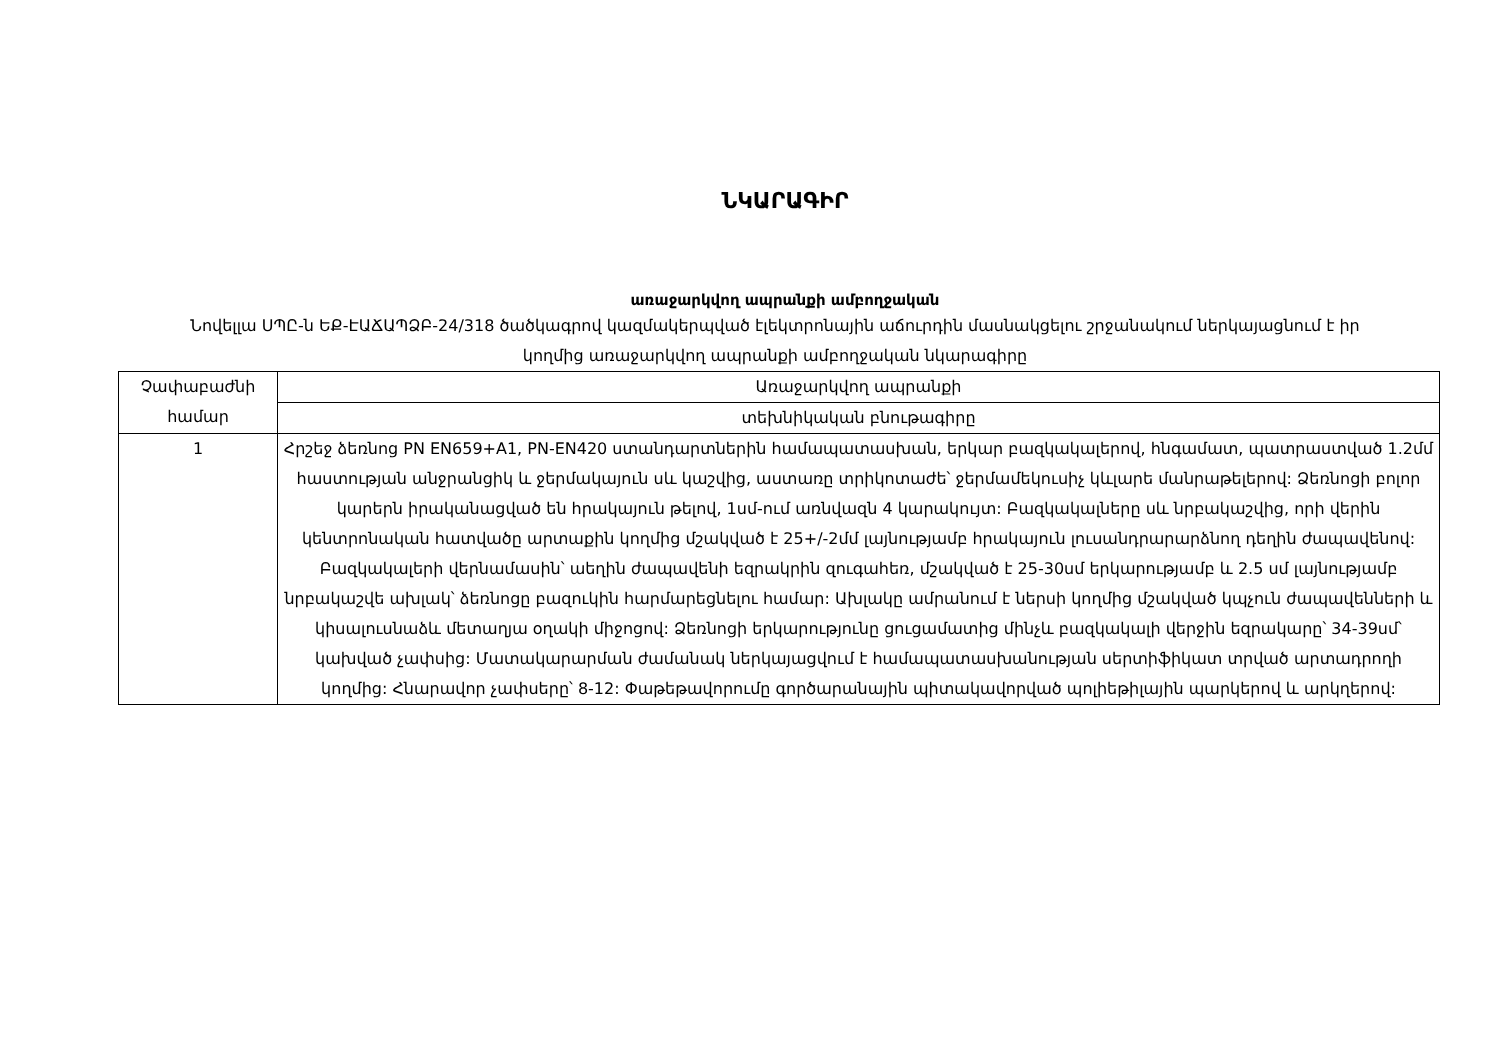ՆԿԱՐԱԳԻՐ
առաջարկվող ապրանքի ամբողջական
Նովելլա ՍՊԸ-ն ԵՔ-ԷԱՃԱՊՁԲ-24/318 ծածկագրով կազմակերպված էլեկտրոնային աճուրդին մասնակցելու շրջանակում ներկայացնում է իր կողմից առաջարկվող ապրանքի ամբողջական նկարագիրը
| Չափաբաժնի համար | Առաջարկվող ապրանքի |
| --- | --- |
| | տեխնիկական բնութագիրը |
| 1 | Հրշեջ ձեռնոց PN EN659+A1, PN-EN420 ստանդարտներին համապատասխան, երկար բազկակալերով, հնգամատ, պատրաստված 1.2մմ հաստության անջրանցիկ և ջերմակայուն սև կաշվից, աստառը տրիկոտաժե՝ ջերմամեկուսիչ կևլարե մանրաթելերով: Ձեռնոցի բոլոր կարերն իրականացված են հրակայուն թելով, 1սմ-ում առնվազն 4 կարակույտ: Բազկակալները սև նրբակաշվից, որի վերին կենտրոնական հատվածը արտաքին կողմից մշակված է 25+/-2մմ լայնությամբ հրակայուն լուսանդրարարձնող դեղին ժապավենով: Բազկակալերի վերնամասին՝ աեղին ժապավենի եզրակրին զուգահեռ, մշակված է 25-30սմ երկարությամբ և 2.5 սմ լայնությամբ նրբակաշվե ախլակ՝ ձեռնոցը բազուկին հարմարեցնելու համար: Ախլակը ամրանում է ներսի կողմից մշակված կպչուն ժապավենների և կիսալուսնաձև մետաղյա օղակի միջոցով: Ձեռնոցի երկարությունը ցուցամատից մինչև բազկակալի վերջին եզրակարը՝ 34-39սմ՝ կախված չափսից: Մատակարարման ժամանակ ներկայացվում է համապատասխանության սերտիֆիկատ տրված արտադրողի կողմից: Հնարավոր չափսերը՝ 8-12: Փաթեթավորումը գործարանային պիտակավորված պոլիեթիլային պարկերով և արկղերով: |